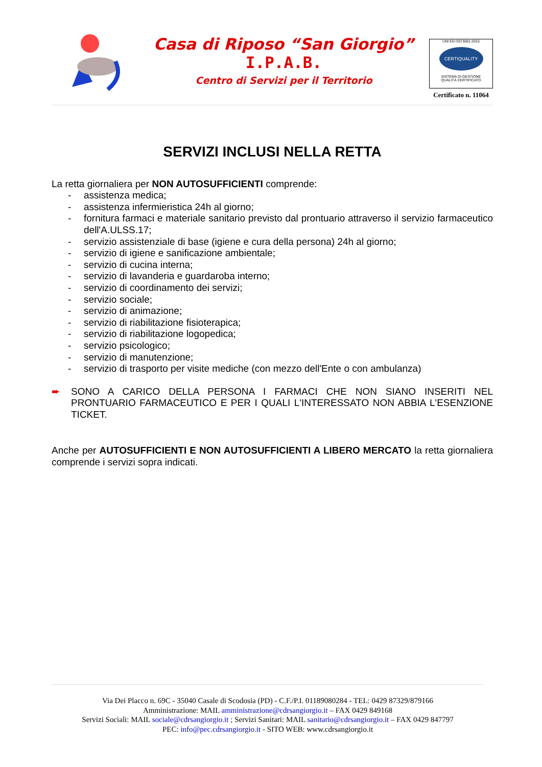Casa di Riposo “San Giorgio”
I.P.A.B.
Centro di Servizi per il Territorio
UNI EN ISO 9001:2015
CERTIQUALITY
SISTEMA DI GESTIONE
QUALITÀ CERTIFICATO
Certificato n. 11064
SERVIZI INCLUSI NELLA RETTA
La retta giornaliera per NON AUTOSUFFICIENTI comprende:
- assistenza medica;
- assistenza infermieristica 24h al giorno;
- fornitura farmaci e materiale sanitario previsto dal prontuario attraverso il servizio farmaceutico dell'A.ULSS.17;
- servizio assistenziale di base (igiene e cura della persona) 24h al giorno;
- servizio di igiene e sanificazione ambientale;
- servizio di cucina interna;
- servizio di lavanderia e guardaroba interno;
- servizio di coordinamento dei servizi;
- servizio sociale;
- servizio di animazione;
- servizio di riabilitazione fisioterapica;
- servizio di riabilitazione logopedica;
- servizio psicologico;
- servizio di manutenzione;
- servizio di trasporto per visite mediche (con mezzo dell'Ente o con ambulanza)
➨ SONO A CARICO DELLA PERSONA I FARMACI CHE NON SIANO INSERITI NEL PRONTUARIO FARMACEUTICO E PER I QUALI L'INTERESSATO NON ABBIA L'ESENZIONE TICKET.
Anche per AUTOSUFFICIENTI E NON AUTOSUFFICIENTI A LIBERO MERCATO la retta giornaliera comprende i servizi sopra indicati.
Via Dei Placco n. 69C - 35040 Casale di Scodosia (PD) - C.F./P.I. 01189080284 - TEL: 0429 87329/879166
Amministrazione: MAIL amministrazione@cdrsangiorgio.it – FAX 0429 849168
Servizi Sociali: MAIL sociale@cdrsangiorgio.it ; Servizi Sanitari: MAIL sanitario@cdrsangiorgio.it – FAX 0429 847797
PEC: info@pec.cdrsangiorgio.it - SITO WEB: www.cdrsangiorgio.it